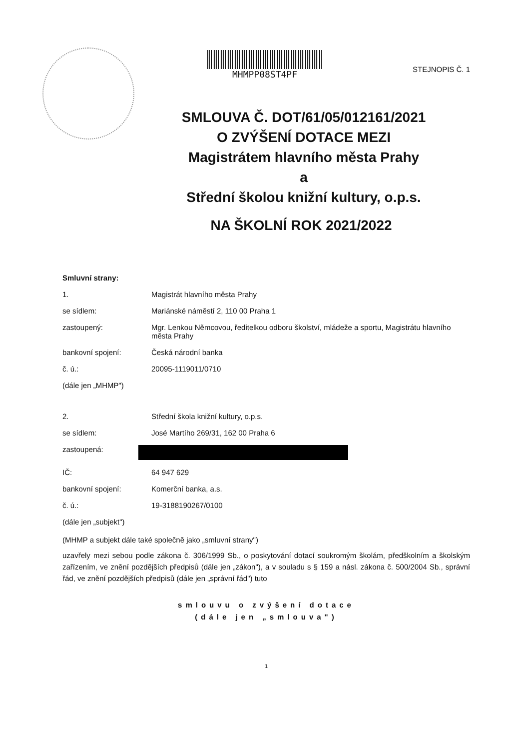MHMPP08ST4PF
STEJNOPIS Č. 1
SMLOUVA Č. DOT/61/05/012161/2021
O ZVÝŠENÍ DOTACE MEZI
Magistrátem hlavního města Prahy
a
Střední školou knižní kultury, o.p.s.
NA ŠKOLNÍ ROK 2021/2022
Smluvní strany:
1. Magistrát hlavního města Prahy
se sídlem: Mariánské náměstí 2, 110 00 Praha 1
zastoupený: Mgr. Lenkou Němcovou, ředitelkou odboru školství, mládeže a sportu, Magistrátu hlavního města Prahy
bankovní spojení: Česká národní banka
č. ú.: 20095-1119011/0710
(dále jen „MHMP")
2. Střední škola knižní kultury, o.p.s.
se sídlem: José Martího 269/31, 162 00 Praha 6
zastoupená:
IČ: 64 947 629
bankovní spojení: Komerční banka, a.s.
č. ú.: 19-3188190267/0100
(dále jen „subjekt")
(MHMP a subjekt dále také společně jako „smluvní strany")
uzavřely mezi sebou podle zákona č. 306/1999 Sb., o poskytování dotací soukromým školám, předškolním a školským zařízením, ve znění pozdějších předpisů (dále jen „zákon"), a v souladu s § 159 a násl. zákona č. 500/2004 Sb., správní řád, ve znění pozdějších předpisů (dále jen „správní řád") tuto
smlouvu o zvýšení dotace
(dále jen „smlouva")
1